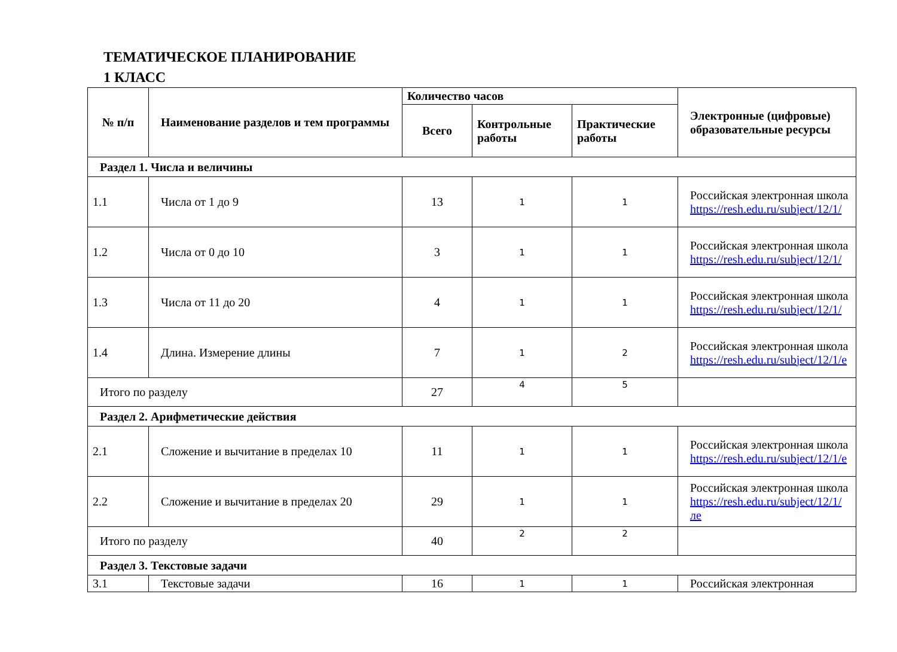ТЕМАТИЧЕСКОЕ ПЛАНИРОВАНИЕ
1 КЛАСС
| № п/п | Наименование разделов и тем программы | Количество часов | | | Электронные (цифровые) образовательные ресурсы |
| --- | --- | --- | --- | --- | --- |
| | | Всего | Контрольные работы | Практические работы | |
| Раздел 1. Числа и величины | | | | | |
| 1.1 | Числа от 1 до 9 | 13 | 1 | 1 | Российская электронная школа https://resh.edu.ru/subject/12/1/ |
| 1.2 | Числа от 0 до 10 | 3 | 1 | 1 | Российская электронная школа https://resh.edu.ru/subject/12/1/ |
| 1.3 | Числа от 11 до 20 | 4 | 1 | 1 | Российская электронная школа https://resh.edu.ru/subject/12/1/ |
| 1.4 | Длина. Измерение длины | 7 | 1 | 2 | Российская электронная школа https://resh.edu.ru/subject/12/1/e |
| Итого по разделу | | 27 | 4 | 5 | |
| Раздел 2. Арифметические действия | | | | | |
| 2.1 | Сложение и вычитание в пределах 10 | 11 | 1 | 1 | Российская электронная школа https://resh.edu.ru/subject/12/1/e |
| 2.2 | Сложение и вычитание в пределах 20 | 29 | 1 | 1 | Российская электронная школа https://resh.edu.ru/subject/12/1/ле |
| Итого по разделу | | 40 | 2 | 2 | |
| Раздел 3. Текстовые задачи | | | | | |
| 3.1 | Текстовые задачи | 16 | 1 | 1 | Российская электронная |